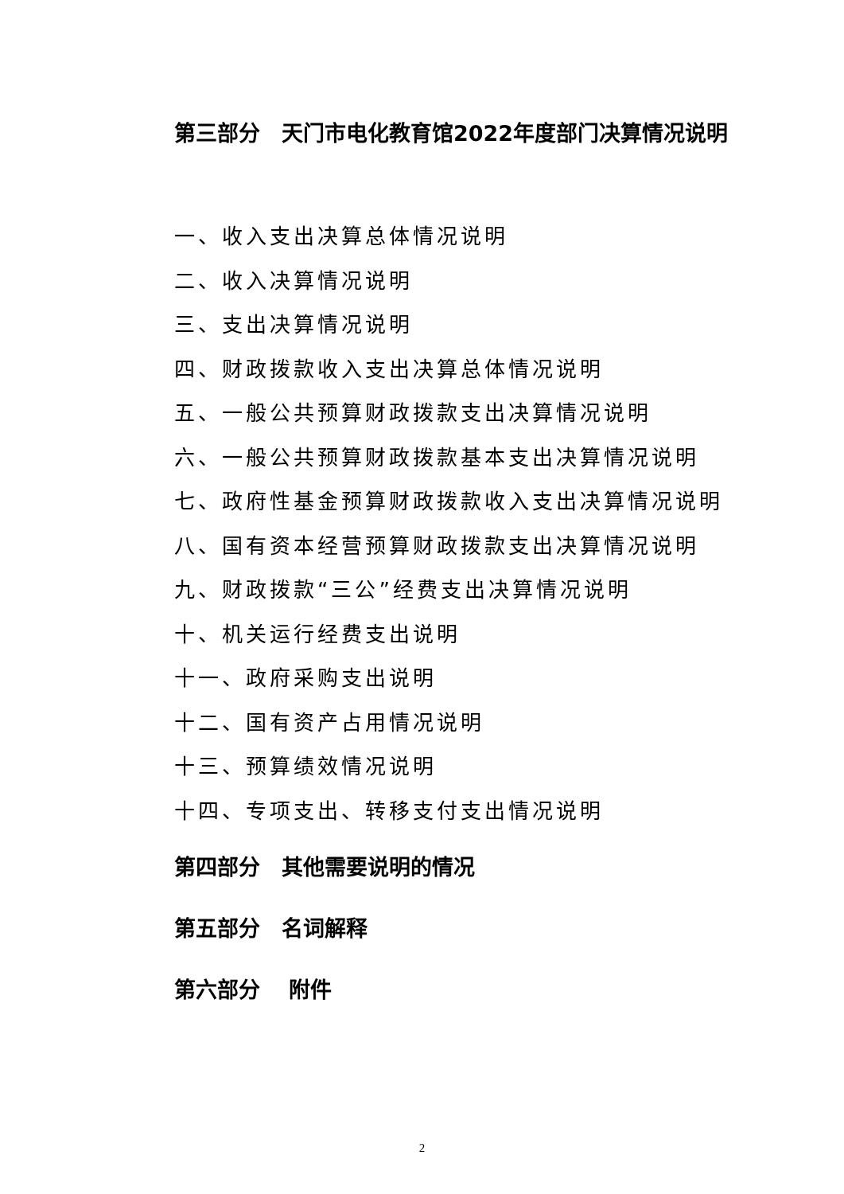第三部分　天门市电化教育馆2022年度部门决算情况说明
一、收入支出决算总体情况说明
二、收入决算情况说明
三、支出决算情况说明
四、财政拨款收入支出决算总体情况说明
五、一般公共预算财政拨款支出决算情况说明
六、一般公共预算财政拨款基本支出决算情况说明
七、政府性基金预算财政拨款收入支出决算情况说明
八、国有资本经营预算财政拨款支出决算情况说明
九、财政拨款“三公”经费支出决算情况说明
十、机关运行经费支出说明
十一、政府采购支出说明
十二、国有资产占用情况说明
十三、预算绩效情况说明
十四、专项支出、转移支付支出情况说明
第四部分　其他需要说明的情况
第五部分　名词解释
第六部分　 附件
2